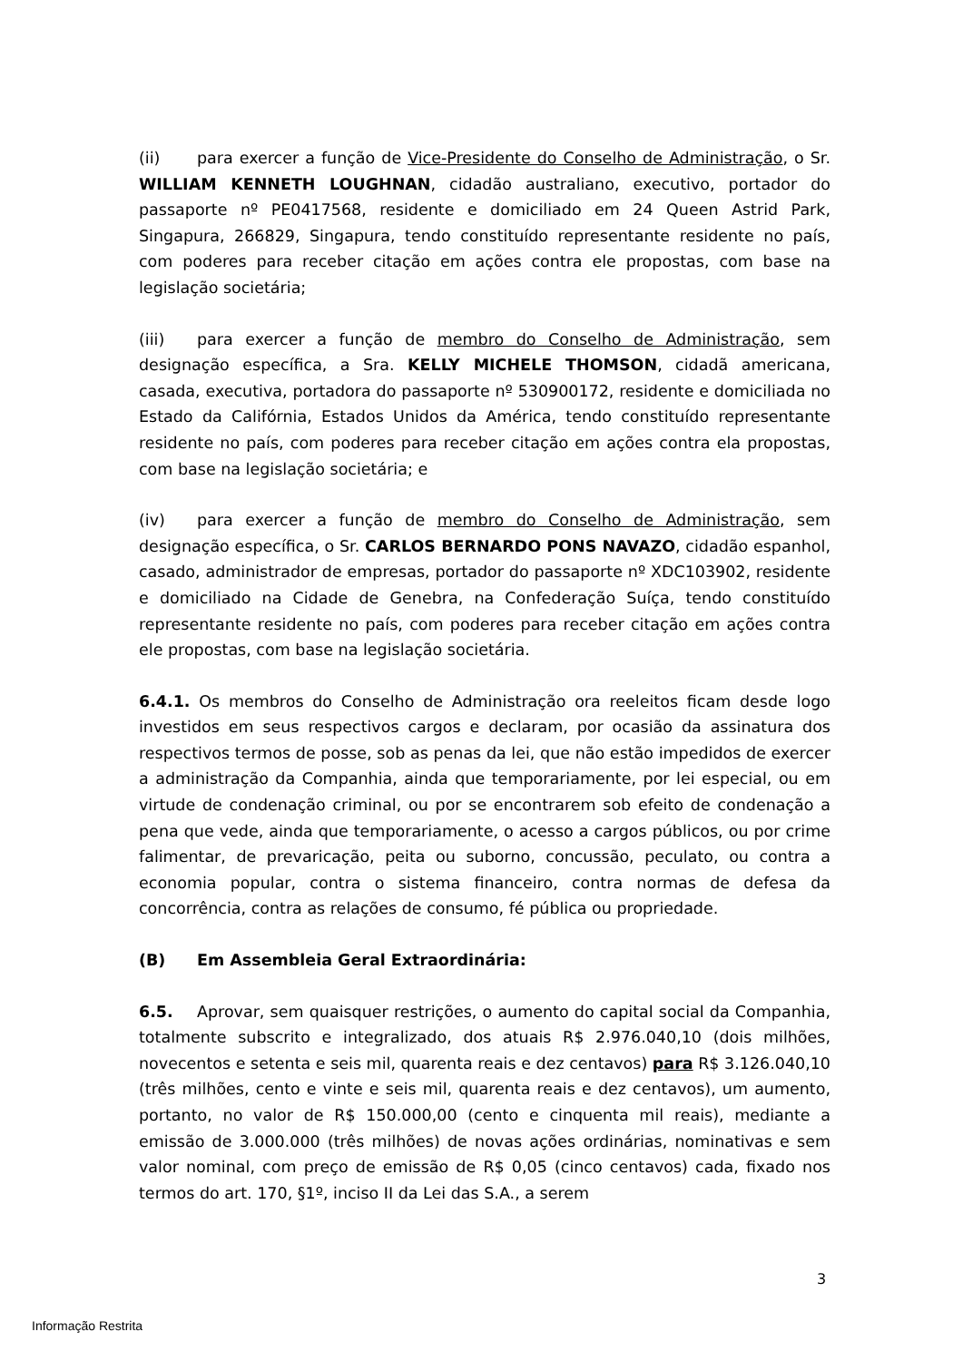(ii) para exercer a função de Vice-Presidente do Conselho de Administração, o Sr. WILLIAM KENNETH LOUGHNAN, cidadão australiano, executivo, portador do passaporte nº PE0417568, residente e domiciliado em 24 Queen Astrid Park, Singapura, 266829, Singapura, tendo constituído representante residente no país, com poderes para receber citação em ações contra ele propostas, com base na legislação societária;
(iii) para exercer a função de membro do Conselho de Administração, sem designação específica, a Sra. KELLY MICHELE THOMSON, cidadã americana, casada, executiva, portadora do passaporte nº 530900172, residente e domiciliada no Estado da Califórnia, Estados Unidos da América, tendo constituído representante residente no país, com poderes para receber citação em ações contra ela propostas, com base na legislação societária; e
(iv) para exercer a função de membro do Conselho de Administração, sem designação específica, o Sr. CARLOS BERNARDO PONS NAVAZO, cidadão espanhol, casado, administrador de empresas, portador do passaporte nº XDC103902, residente e domiciliado na Cidade de Genebra, na Confederação Suíça, tendo constituído representante residente no país, com poderes para receber citação em ações contra ele propostas, com base na legislação societária.
6.4.1. Os membros do Conselho de Administração ora reeleitos ficam desde logo investidos em seus respectivos cargos e declaram, por ocasião da assinatura dos respectivos termos de posse, sob as penas da lei, que não estão impedidos de exercer a administração da Companhia, ainda que temporariamente, por lei especial, ou em virtude de condenação criminal, ou por se encontrarem sob efeito de condenação a pena que vede, ainda que temporariamente, o acesso a cargos públicos, ou por crime falimentar, de prevaricação, peita ou suborno, concussão, peculato, ou contra a economia popular, contra o sistema financeiro, contra normas de defesa da concorrência, contra as relações de consumo, fé pública ou propriedade.
(B) Em Assembleia Geral Extraordinária:
6.5. Aprovar, sem quaisquer restrições, o aumento do capital social da Companhia, totalmente subscrito e integralizado, dos atuais R$ 2.976.040,10 (dois milhões, novecentos e setenta e seis mil, quarenta reais e dez centavos) para R$ 3.126.040,10 (três milhões, cento e vinte e seis mil, quarenta reais e dez centavos), um aumento, portanto, no valor de R$ 150.000,00 (cento e cinquenta mil reais), mediante a emissão de 3.000.000 (três milhões) de novas ações ordinárias, nominativas e sem valor nominal, com preço de emissão de R$ 0,05 (cinco centavos) cada, fixado nos termos do art. 170, §1º, inciso II da Lei das S.A., a serem
3
Informação Restrita